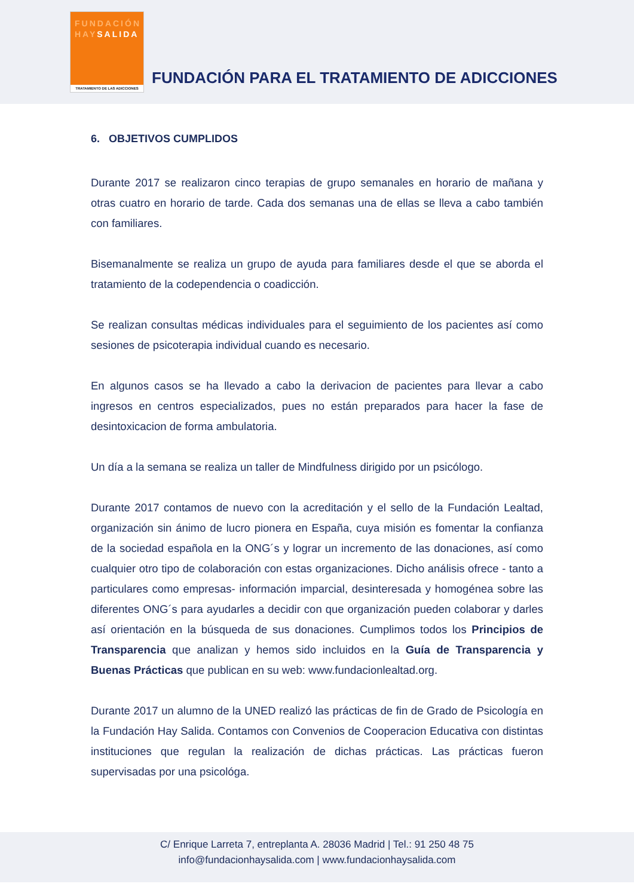FUNDACIÓN
HAYSALIDA
TRATAMIENTO DE LAS ADICCIONES
FUNDACIÓN PARA EL TRATAMIENTO DE ADICCIONES
6. OBJETIVOS CUMPLIDOS
Durante 2017 se realizaron cinco terapias de grupo semanales en horario de mañana y otras cuatro en horario de tarde. Cada dos semanas una de ellas se lleva a cabo también con familiares.
Bisemanalmente se realiza un grupo de ayuda para familiares desde el que se aborda el tratamiento de la codependencia o coadicción.
Se realizan consultas médicas individuales para el seguimiento de los pacientes así como sesiones de psicoterapia individual cuando es necesario.
En algunos casos se ha llevado a cabo la derivacion de pacientes para llevar a cabo ingresos en centros especializados, pues no están preparados para hacer la fase de desintoxicacion de forma ambulatoria.
Un día a la semana se realiza un taller de Mindfulness dirigido por un psicólogo.
Durante 2017 contamos de nuevo con la acreditación y el sello de la Fundación Lealtad, organización sin ánimo de lucro pionera en España, cuya misión es fomentar la confianza de la sociedad española en la ONG´s y lograr un incremento de las donaciones, así como cualquier otro tipo de colaboración con estas organizaciones. Dicho análisis ofrece - tanto a particulares como empresas- información imparcial, desinteresada y homogénea sobre las diferentes ONG´s para ayudarles a decidir con que organización pueden colaborar y darles así orientación en la búsqueda de sus donaciones. Cumplimos todos los Principios de Transparencia que analizan y hemos sido incluidos en la Guía de Transparencia y Buenas Prácticas que publican en su web: www.fundacionlealtad.org.
Durante 2017 un alumno de la UNED realizó las prácticas de fin de Grado de Psicología en la Fundación Hay Salida. Contamos con Convenios de Cooperacion Educativa con distintas instituciones que regulan la realización de dichas prácticas. Las prácticas fueron supervisadas por una psicológa.
C/ Enrique Larreta 7, entreplanta A. 28036 Madrid | Tel.: 91 250 48 75
info@fundacionhaysalida.com | www.fundacionhaysalida.com